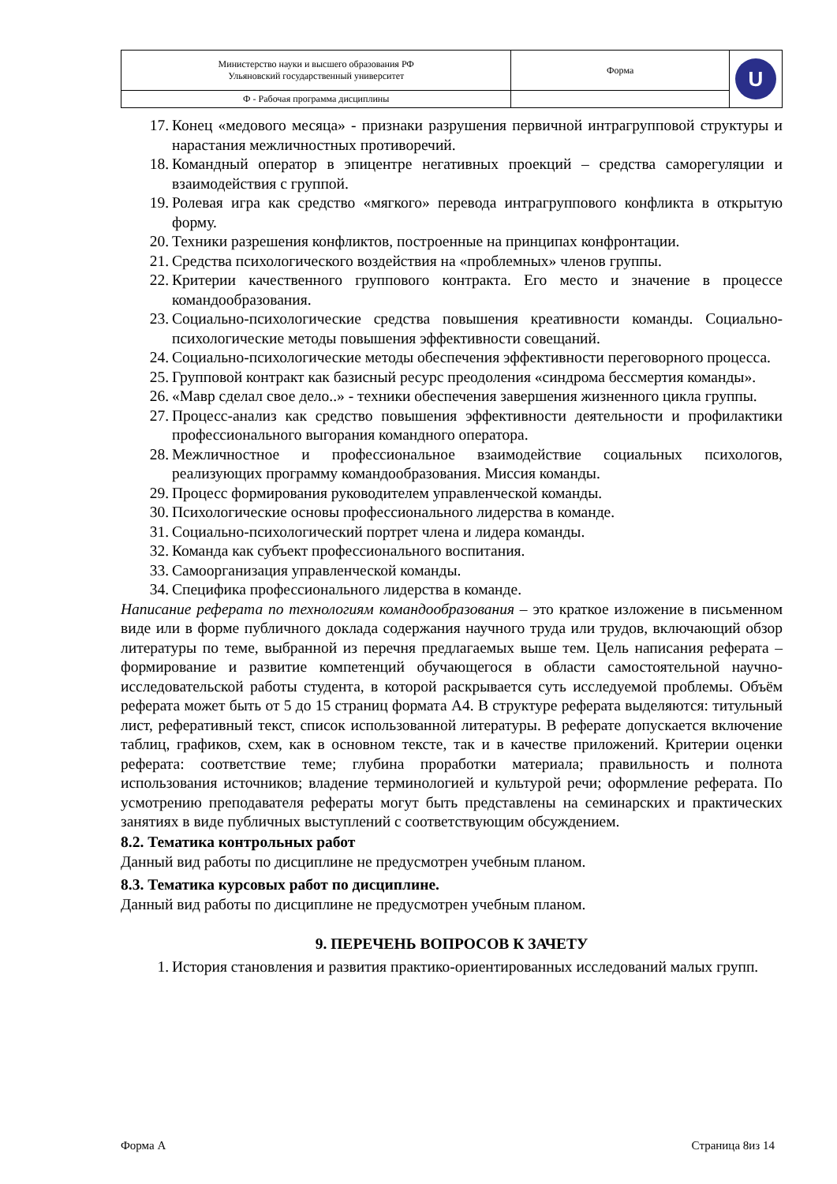| Министерство науки и высшего образования РФ Ульяновский государственный университет | Форма | U |
| Ф - Рабочая программа дисциплины | | |
17. Конец «медового месяца» - признаки разрушения первичной интрагрупповой структуры и нарастания межличностных противоречий.
18. Командный оператор в эпицентре негативных проекций – средства саморегуляции и взаимодействия с группой.
19. Ролевая игра как средство «мягкого» перевода интрагруппового конфликта в открытую форму.
20. Техники разрешения конфликтов, построенные на принципах конфронтации.
21. Средства психологического воздействия на «проблемных» членов группы.
22. Критерии качественного группового контракта. Его место и значение в процессе командообразования.
23. Социально-психологические средства повышения креативности команды. Социально-психологические методы повышения эффективности совещаний.
24. Социально-психологические методы обеспечения эффективности переговорного процесса.
25. Групповой контракт как базисный ресурс преодоления «синдрома бессмертия команды».
26. «Мавр сделал свое дело..» - техники обеспечения завершения жизненного цикла группы.
27. Процесс-анализ как средство повышения эффективности деятельности и профилактики профессионального выгорания командного оператора.
28. Межличностное и профессиональное взаимодействие социальных психологов, реализующих программу командообразования. Миссия команды.
29. Процесс формирования руководителем управленческой команды.
30. Психологические основы профессионального лидерства в команде.
31. Социально-психологический портрет члена и лидера команды.
32. Команда как субъект профессионального воспитания.
33. Самоорганизация управленческой команды.
34. Специфика профессионального лидерства в команде.
Написание реферата по технологиям командообразования – это краткое изложение в письменном виде или в форме публичного доклада содержания научного труда или трудов, включающий обзор литературы по теме, выбранной из перечня предлагаемых выше тем. Цель написания реферата – формирование и развитие компетенций обучающегося в области самостоятельной научно-исследовательской работы студента, в которой раскрывается суть исследуемой проблемы. Объём реферата может быть от 5 до 15 страниц формата А4. В структуре реферата выделяются: титульный лист, реферативный текст, список использованной литературы. В реферате допускается включение таблиц, графиков, схем, как в основном тексте, так и в качестве приложений. Критерии оценки реферата: соответствие теме; глубина проработки материала; правильность и полнота использования источников; владение терминологией и культурой речи; оформление реферата. По усмотрению преподавателя рефераты могут быть представлены на семинарских и практических занятиях в виде публичных выступлений с соответствующим обсуждением.
8.2. Тематика контрольных работ
Данный вид работы по дисциплине не предусмотрен учебным планом.
8.3. Тематика курсовых работ по дисциплине.
Данный вид работы по дисциплине не предусмотрен учебным планом.
9. ПЕРЕЧЕНЬ ВОПРОСОВ К ЗАЧЕТУ
1. История становления и развития практико-ориентированных исследований малых групп.
Форма А Страница 8из 14